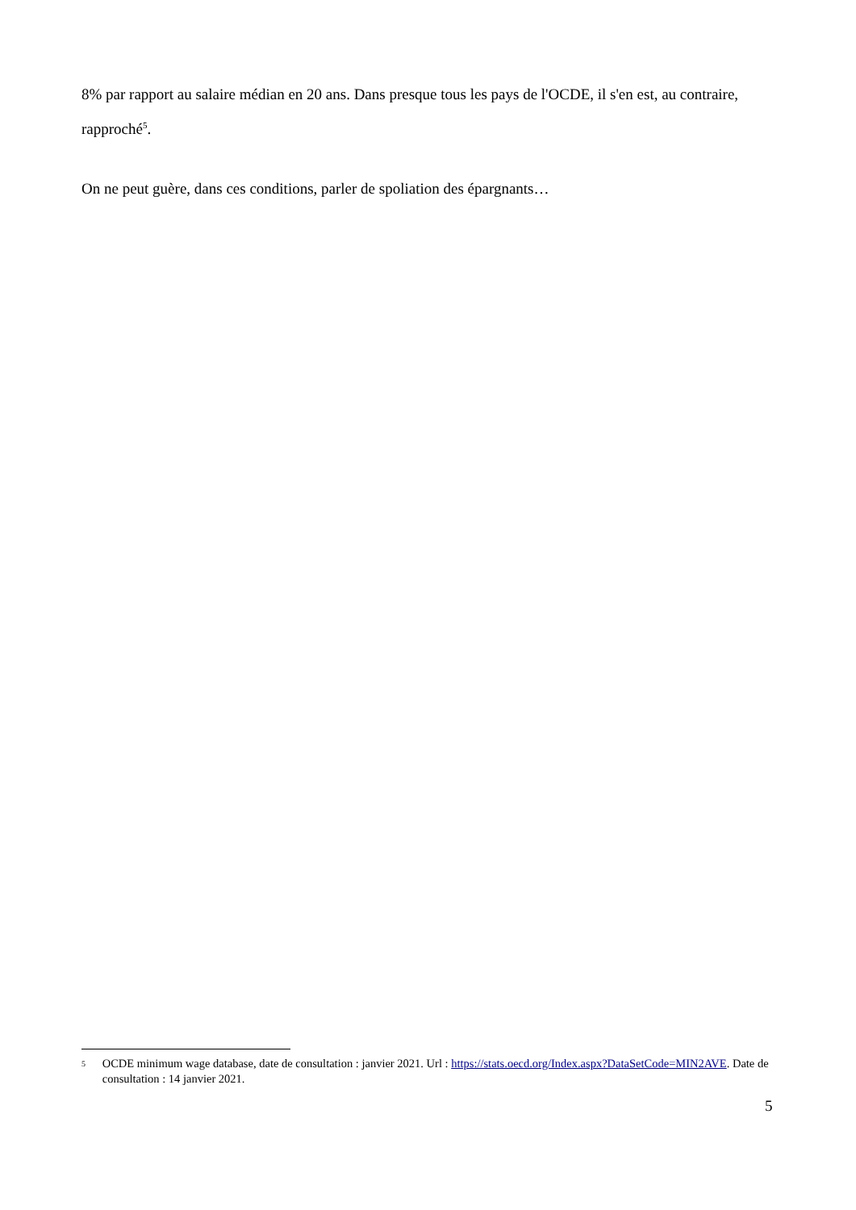8% par rapport au salaire médian en 20 ans. Dans presque tous les pays de l'OCDE, il s'en est, au contraire, rapproché<sup>5</sup>.
On ne peut guère, dans ces conditions, parler de spoliation des épargnants…
5 OCDE minimum wage database, date de consultation : janvier 2021. Url : https://stats.oecd.org/Index.aspx?DataSetCode=MIN2AVE. Date de consultation : 14 janvier 2021.
5